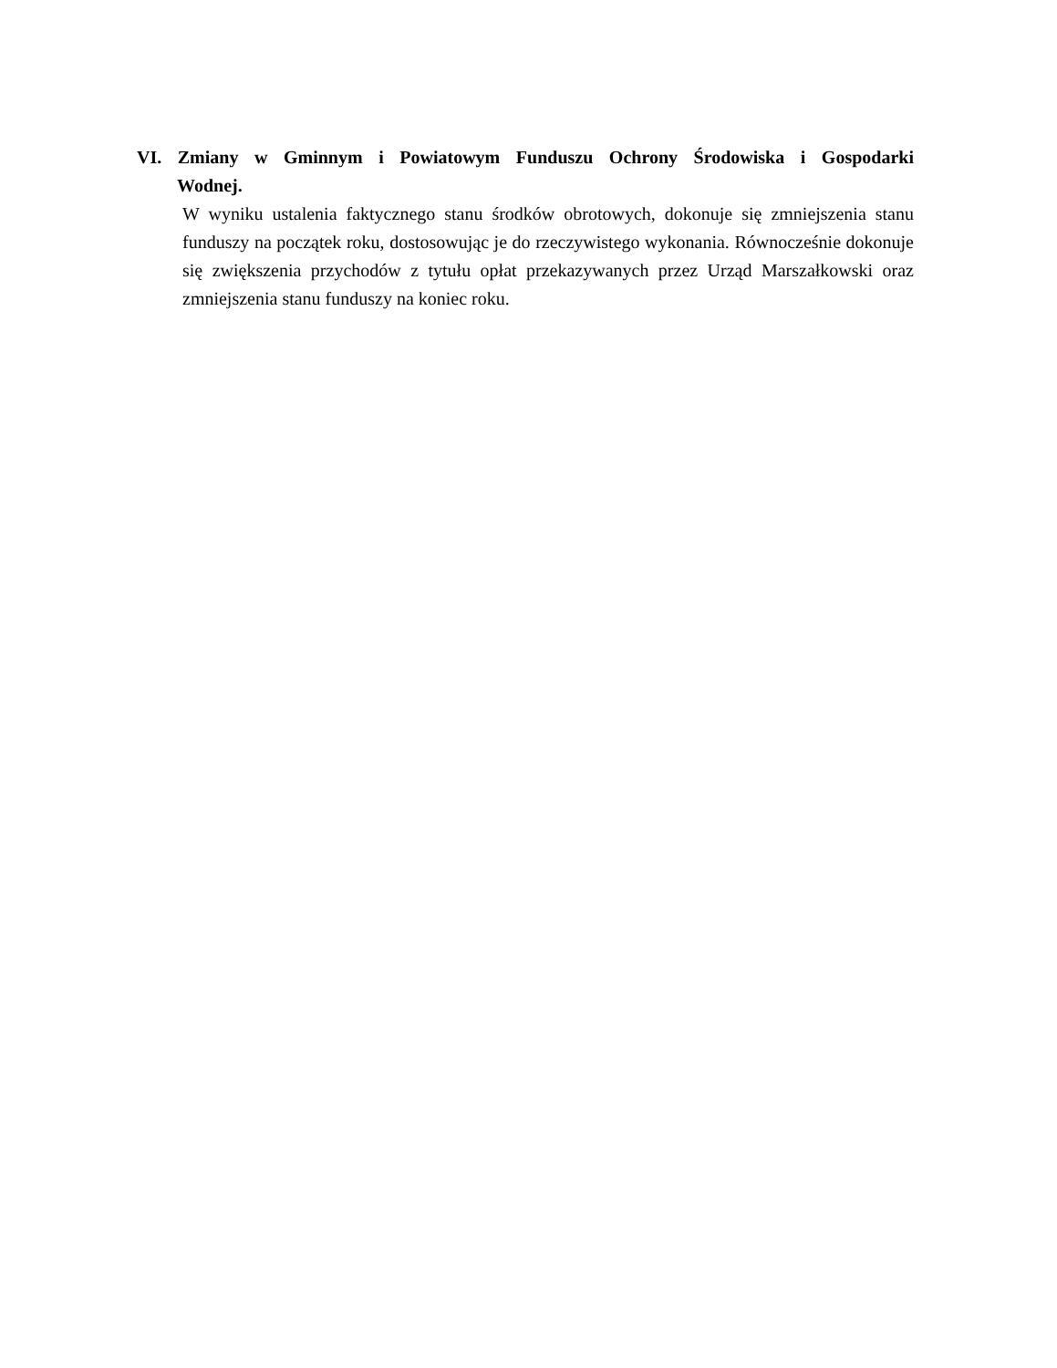VI. Zmiany w Gminnym i Powiatowym Funduszu Ochrony Środowiska i Gospodarki Wodnej.
W wyniku ustalenia faktycznego stanu środków obrotowych, dokonuje się zmniejszenia stanu funduszy na początek roku, dostosowując je do rzeczywistego wykonania. Równocześnie dokonuje się zwiększenia przychodów z tytułu opłat przekazywanych przez Urząd Marszałkowski oraz zmniejszenia stanu funduszy na koniec roku.